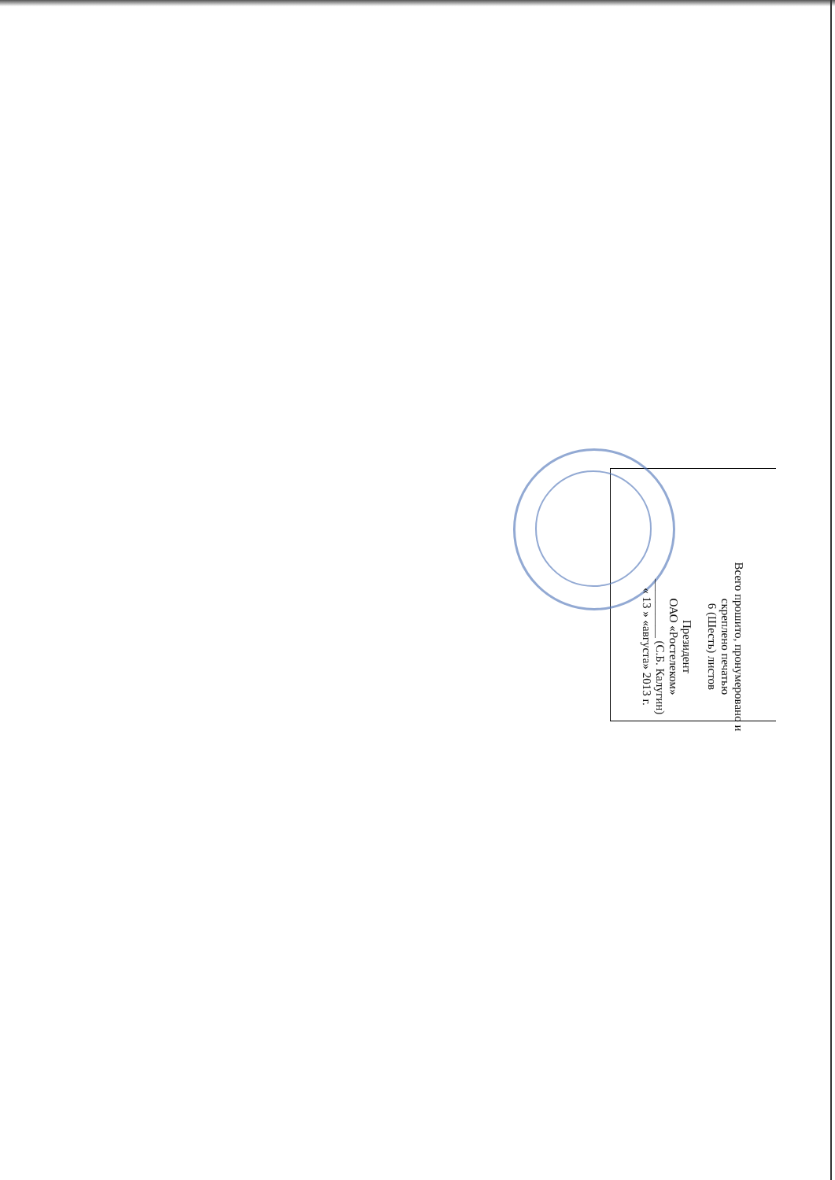Всего прошито, пронумеровано и
скреплено печатью
6 (Шесть) листов
Президент
ОАО «Ростелеком»
__________ (С.Б. Калугин)
« 13 » «августа» 2013 г.